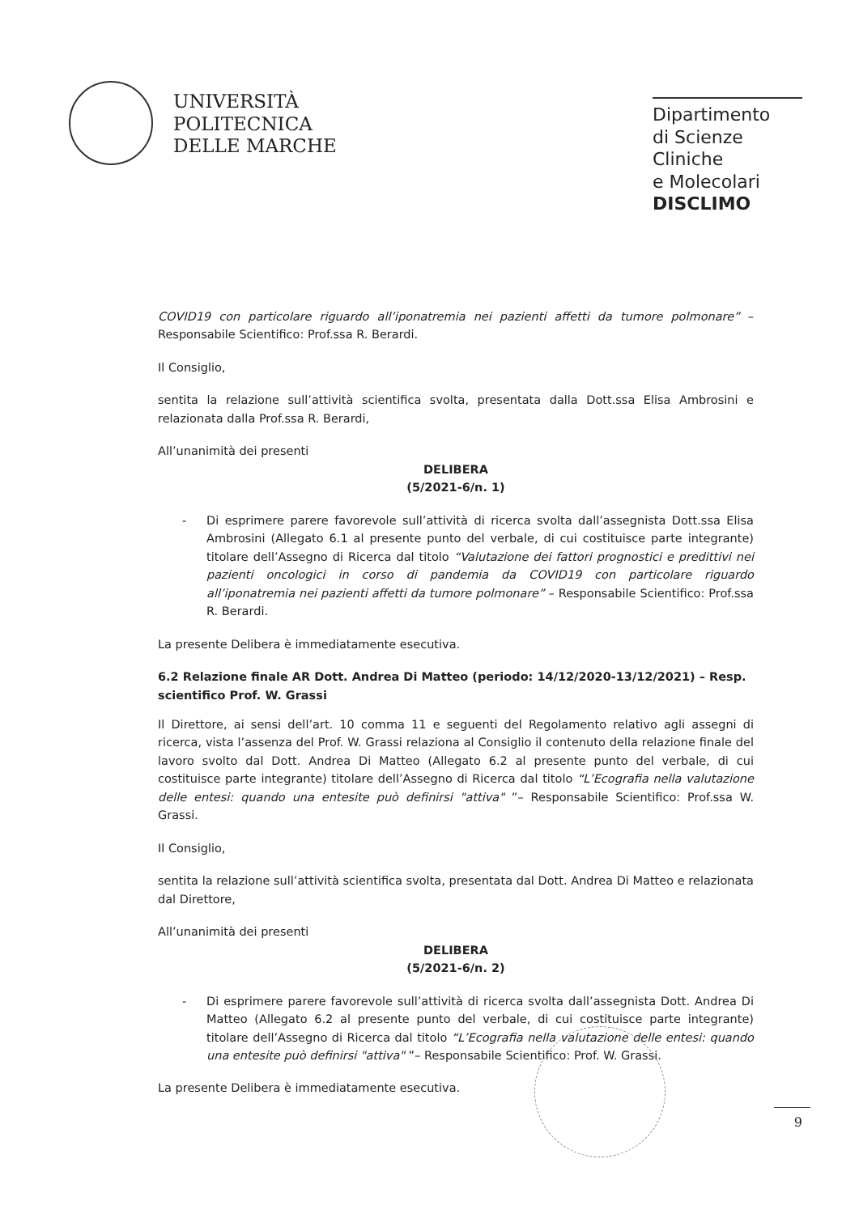UNIVERSITÀ
POLITECNICA
DELLE MARCHE
Dipartimento
di Scienze Cliniche
e Molecolari
DISCLIMO
COVID19 con particolare riguardo all’iponatremia nei pazienti affetti da tumore polmonare” – Responsabile Scientifico: Prof.ssa R. Berardi.
Il Consiglio,
sentita la relazione sull’attività scientifica svolta, presentata dalla Dott.ssa Elisa Ambrosini e relazionata dalla Prof.ssa R. Berardi,
All’unanimità dei presenti
DELIBERA
(5/2021-6/n. 1)
- Di esprimere parere favorevole sull’attività di ricerca svolta dall’assegnista Dott.ssa Elisa Ambrosini (Allegato 6.1 al presente punto del verbale, di cui costituisce parte integrante) titolare dell’Assegno di Ricerca dal titolo “Valutazione dei fattori prognostici e predittivi nei pazienti oncologici in corso di pandemia da COVID19 con particolare riguardo all’iponatremia nei pazienti affetti da tumore polmonare” – Responsabile Scientifico: Prof.ssa R. Berardi.
La presente Delibera è immediatamente esecutiva.
6.2 Relazione finale AR Dott. Andrea Di Matteo (periodo: 14/12/2020-13/12/2021) – Resp. scientifico Prof. W. Grassi
Il Direttore, ai sensi dell’art. 10 comma 11 e seguenti del Regolamento relativo agli assegni di ricerca, vista l’assenza del Prof. W. Grassi relaziona al Consiglio il contenuto della relazione finale del lavoro svolto dal Dott. Andrea Di Matteo (Allegato 6.2 al presente punto del verbale, di cui costituisce parte integrante) titolare dell’Assegno di Ricerca dal titolo “L’Ecografia nella valutazione delle entesi: quando una entesite può definirsi "attiva" ”– Responsabile Scientifico: Prof.ssa W. Grassi.
Il Consiglio,
sentita la relazione sull’attività scientifica svolta, presentata dal Dott. Andrea Di Matteo e relazionata dal Direttore,
All’unanimità dei presenti
DELIBERA
(5/2021-6/n. 2)
- Di esprimere parere favorevole sull’attività di ricerca svolta dall’assegnista Dott. Andrea Di Matteo (Allegato 6.2 al presente punto del verbale, di cui costituisce parte integrante) titolare dell’Assegno di Ricerca dal titolo “L’Ecografia nella valutazione delle entesi: quando una entesite può definirsi "attiva" ”– Responsabile Scientifico: Prof. W. Grassi.
La presente Delibera è immediatamente esecutiva.
9